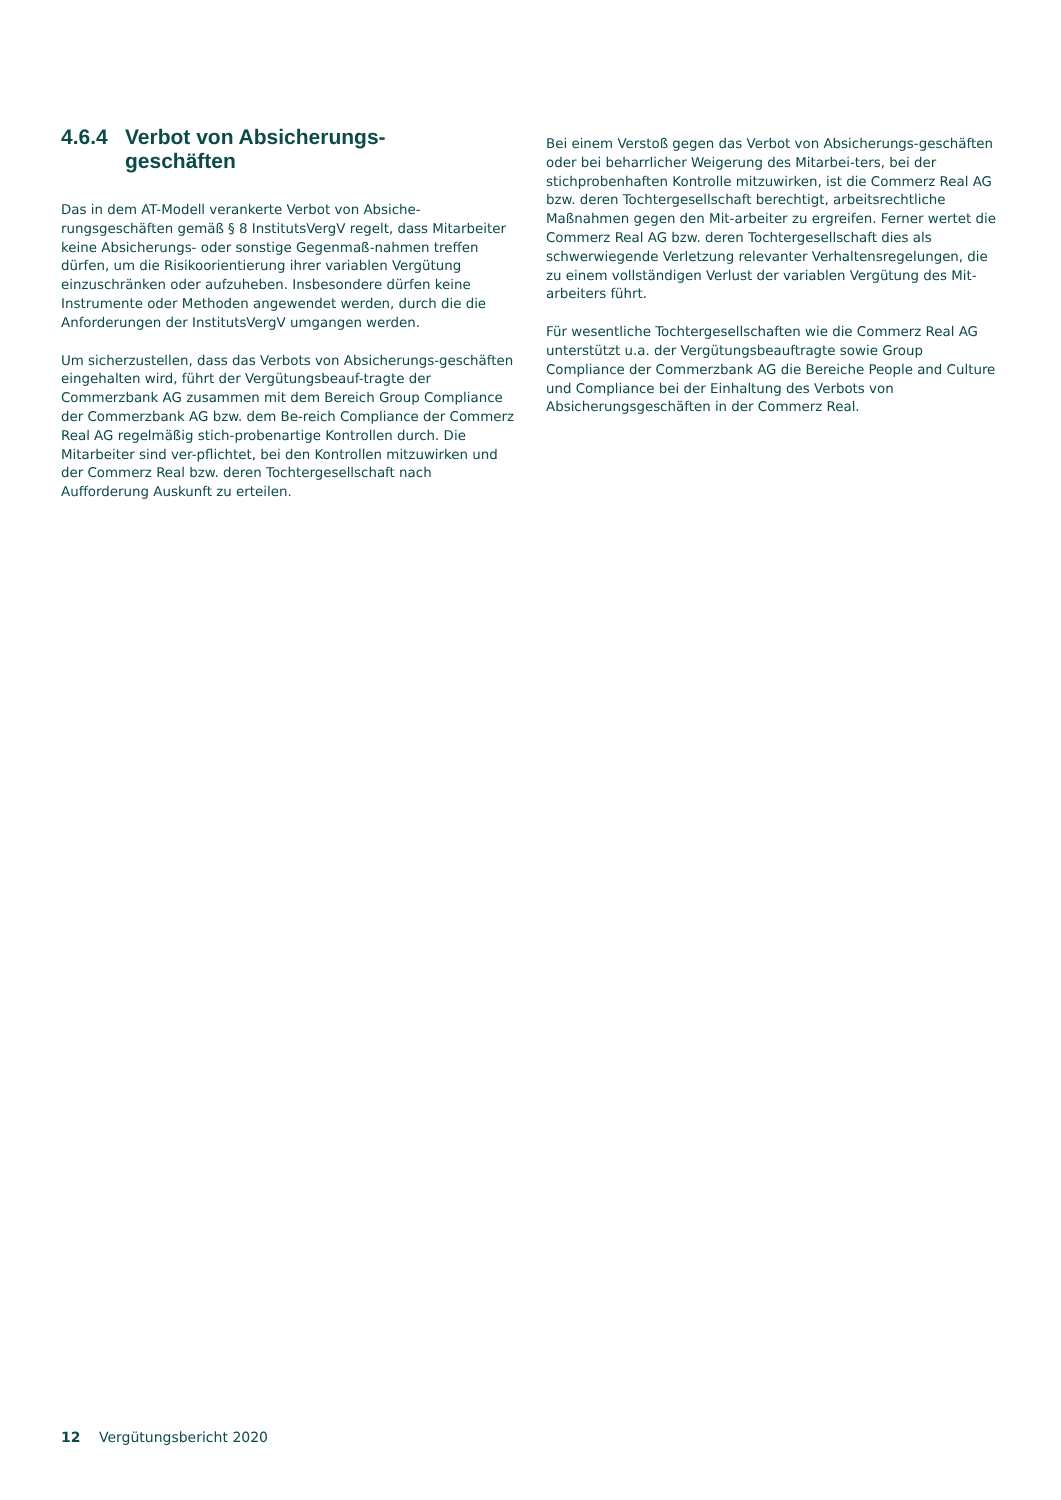4.6.4 Verbot von Absicherungs-
geschäften
Das in dem AT-Modell verankerte Verbot von Absiche-rungsgeschäften gemäß § 8 InstitutsVergV regelt, dass Mitarbeiter keine Absicherungs- oder sonstige Gegenmaß-nahmen treffen dürfen, um die Risikoorientierung ihrer variablen Vergütung einzuschränken oder aufzuheben. Insbesondere dürfen keine Instrumente oder Methoden angewendet werden, durch die die Anforderungen der InstitutsVergV umgangen werden.
Um sicherzustellen, dass das Verbots von Absicherungs-geschäften eingehalten wird, führt der Vergütungsbeauf-tragte der Commerzbank AG zusammen mit dem Bereich Group Compliance der Commerzbank AG bzw. dem Be-reich Compliance der Commerz Real AG regelmäßig stich-probenartige Kontrollen durch. Die Mitarbeiter sind ver-pflichtet, bei den Kontrollen mitzuwirken und der Commerz Real bzw. deren Tochtergesellschaft nach Aufforderung Auskunft zu erteilen.
Bei einem Verstoß gegen das Verbot von Absicherungs-geschäften oder bei beharrlicher Weigerung des Mitarbei-ters, bei der stichprobenhaften Kontrolle mitzuwirken, ist die Commerz Real AG bzw. deren Tochtergesellschaft berechtigt, arbeitsrechtliche Maßnahmen gegen den Mit-arbeiter zu ergreifen. Ferner wertet die Commerz Real AG bzw. deren Tochtergesellschaft dies als schwerwiegende Verletzung relevanter Verhaltensregelungen, die zu einem vollständigen Verlust der variablen Vergütung des Mit-arbeiters führt.
Für wesentliche Tochtergesellschaften wie die Commerz Real AG unterstützt u.a. der Vergütungsbeauftragte sowie Group Compliance der Commerzbank AG die Bereiche People and Culture und Compliance bei der Einhaltung des Verbots von Absicherungsgeschäften in der Commerz Real.
12 Vergütungsbericht 2020